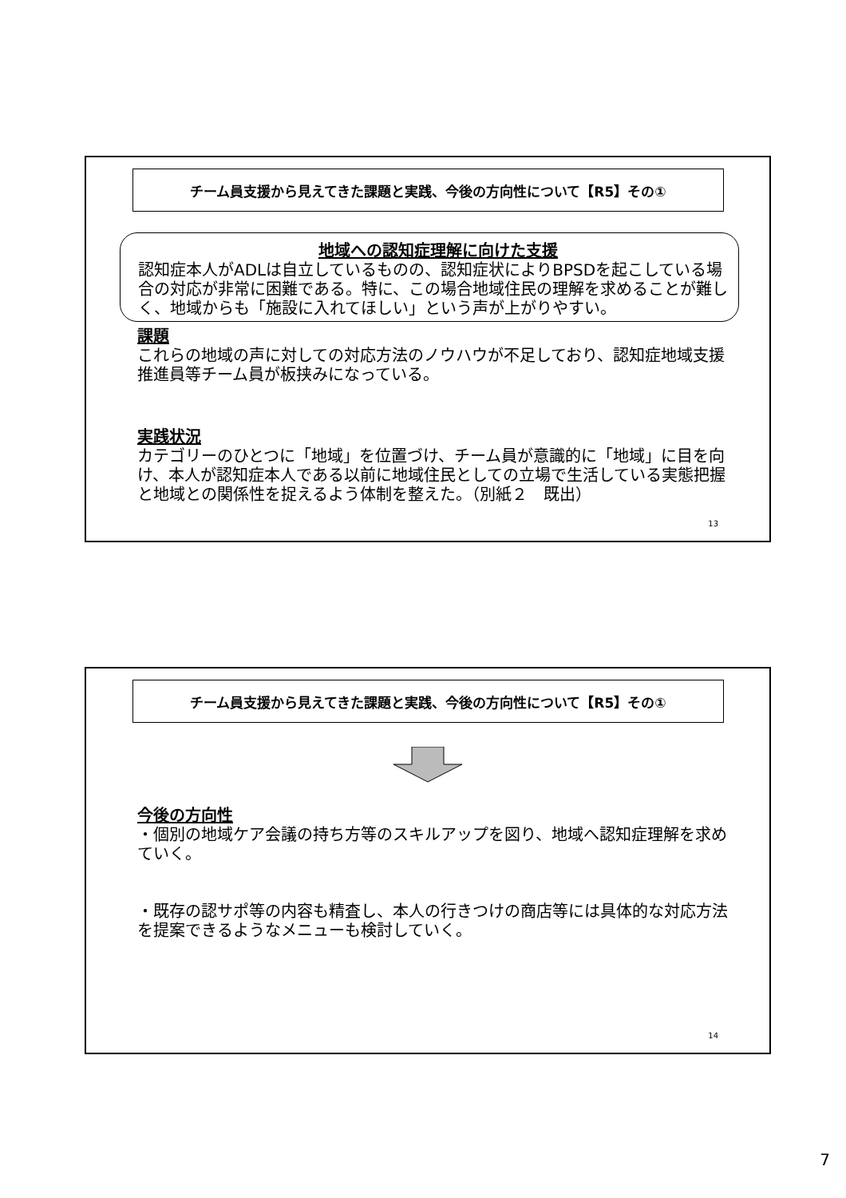チーム員支援から見えてきた課題と実践、今後の方向性について【R5】その①
地域への認知症理解に向けた支援
認知症本人がADLは自立しているものの、認知症状によりBPSDを起こしている場合の対応が非常に困難である。特に、この場合地域住民の理解を求めることが難しく、地域からも「施設に入れてほしい」という声が上がりやすい。
課題
これらの地域の声に対しての対応方法のノウハウが不足しており、認知症地域支援推進員等チーム員が板挟みになっている。
実践状況
カテゴリーのひとつに「地域」を位置づけ、チーム員が意識的に「地域」に目を向け、本人が認知症本人である以前に地域住民としての立場で生活している実態把握と地域との関係性を捉えるよう体制を整えた。（別紙２　既出）
13
チーム員支援から見えてきた課題と実践、今後の方向性について【R5】その①
今後の方向性
・個別の地域ケア会議の持ち方等のスキルアップを図り、地域へ認知症理解を求めていく。
・既存の認サポ等の内容も精査し、本人の行きつけの商店等には具体的な対応方法を提案できるようなメニューも検討していく。
14
7